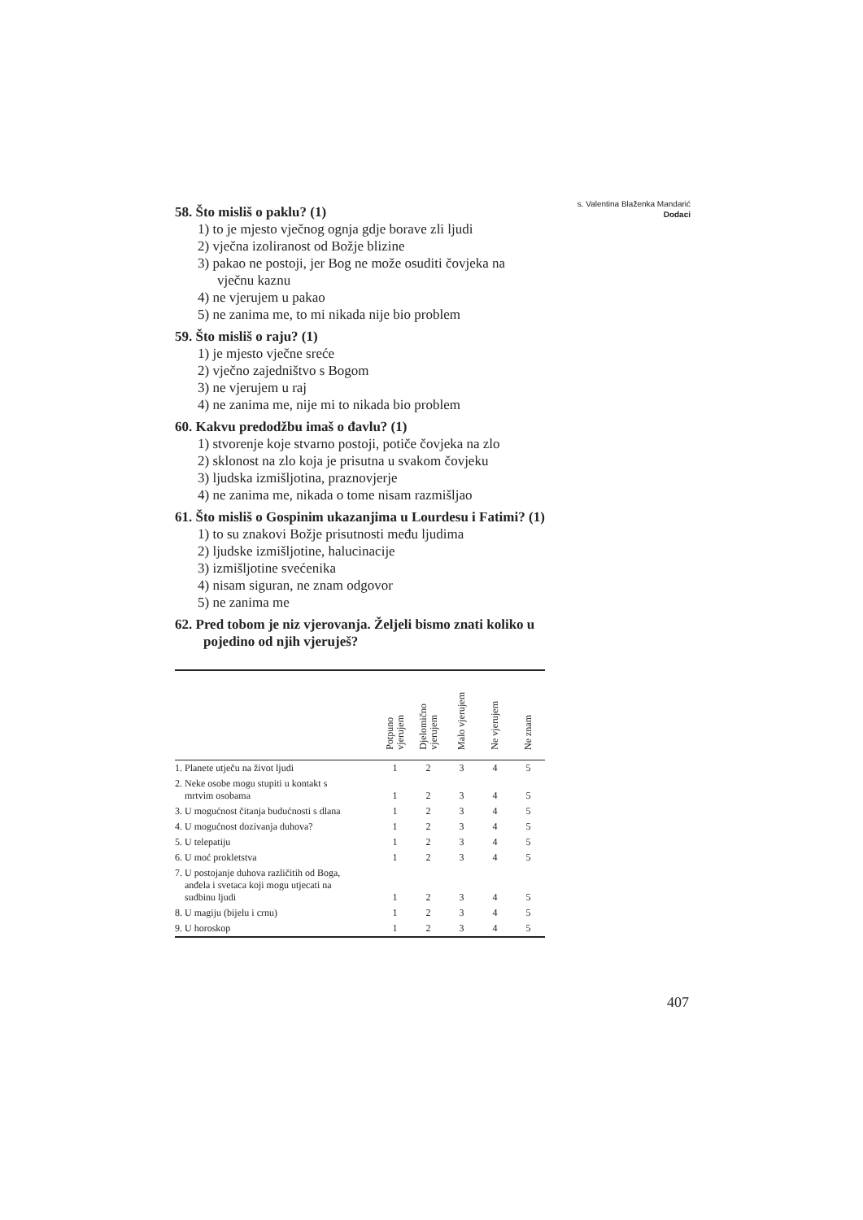s. Valentina Blaženka Mandarić
Dodaci
58. Što misliš o paklu? (1)
1) to je mjesto vječnog ognja gdje borave zli ljudi
2) vječna izoliranost od Božje blizine
3) pakao ne postoji, jer Bog ne može osuditi čovjeka na vječnu kaznu
4) ne vjerujem u pakao
5) ne zanima me, to mi nikada nije bio problem
59. Što misliš o raju? (1)
1) je mjesto vječne sreće
2) vječno zajedništvo s Bogom
3) ne vjerujem u raj
4) ne zanima me, nije mi to nikada bio problem
60. Kakvu predodžbu imaš o đavlu? (1)
1) stvorenje koje stvarno postoji, potiče čovjeka na zlo
2) sklonost na zlo koja je prisutna u svakom čovjeku
3) ljudska izmišljotina, praznovjerje
4) ne zanima me, nikada o tome nisam razmišljao
61. Što misliš o Gospinim ukazanjima u Lourdesu i Fatimi? (1)
1) to su znakovi Božje prisutnosti među ljudima
2) ljudske izmišljotine, halucinacije
3) izmišljotine svećenika
4) nisam siguran, ne znam odgovor
5) ne zanima me
62. Pred tobom je niz vjerovanja. Željeli bismo znati koliko u pojedino od njih vjeruješ?
| | Potpuno vjerujem | Djelomično vjerujem | Malo vjerujem | Ne vjerujem | Ne znam |
| --- | --- | --- | --- | --- | --- |
| 1. Planete utječu na život ljudi | 1 | 2 | 3 | 4 | 5 |
| 2. Neke osobe mogu stupiti u kontakt s mrtvim osobama | 1 | 2 | 3 | 4 | 5 |
| 3. U mogućnost čitanja budućnosti s dlana | 1 | 2 | 3 | 4 | 5 |
| 4. U mogućnost dozivanja duhova? | 1 | 2 | 3 | 4 | 5 |
| 5. U telepatiju | 1 | 2 | 3 | 4 | 5 |
| 6. U moć prokletstva | 1 | 2 | 3 | 4 | 5 |
| 7. U postojanje duhova različitih od Boga, anđela i svetaca koji mogu utjecati na sudbinu ljudi | 1 | 2 | 3 | 4 | 5 |
| 8. U magiju (bijelu i crnu) | 1 | 2 | 3 | 4 | 5 |
| 9. U horoskop | 1 | 2 | 3 | 4 | 5 |
407